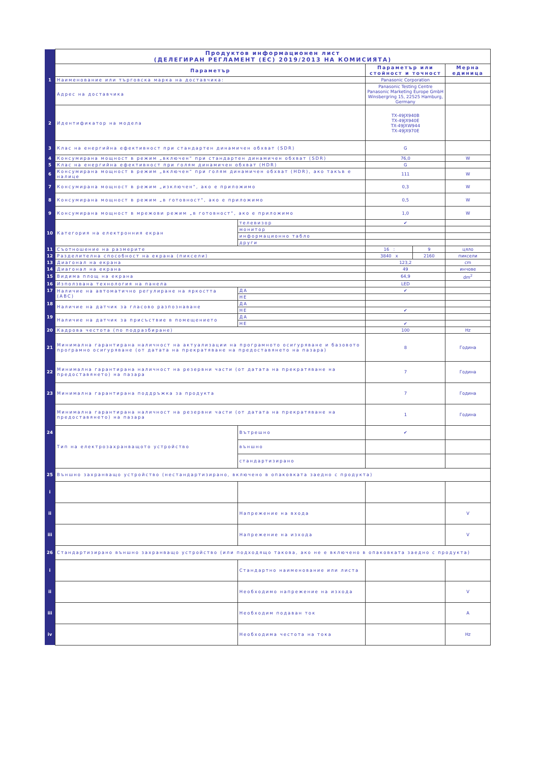| | Продуктов информационен лист (ДЕЛЕГИРАН РЕГЛАМЕНТ (ЕС) 2019/2013 НА КОМИСИЯТА) | | | | |
| | Параметър | | Параметър или стойност и точност | | Мерна единица |
| 1 | Наименование или търговска марка на доставчика: | | Panasonic Corporation | | |
| | Адрес на доставчика | | Panasonic Testing Centre Panasonic Marketing Europe GmbH Winsbergring 15, 22525 Hamburg, Germany | | |
| 2 | Идентификатор на модела | | TX-49JX940B TX-49JX940E TX-49JXW944 TX-49JX970E | | |
| 3 | Клас на енергийна ефективност при стандартен динамичен обхват (SDR) | | G | | |
| 4 | Консумирана мощност в режим „включен" при стандартен динамичен обхват (SDR) | | 76,0 | | W |
| 5 | Клас на енергийна ефективност при голям динамичен обхват (HDR) | | G | | |
| 6 | Консумирана мощност в режим „включен" при голям динамичен обхват (HDR), ако такъв е налице | | 111 | | W |
| 7 | Консумирана мощност в режим „изключен", ако е приложимо | | 0,3 | | W |
| 8 | Консумирана мощност в режим „в готовност", ако е приложимо | | 0,5 | | W |
| 9 | Консумирана мощност в мрежови режим „в готовност", ако е приложимо | | 1,0 | | W |
| 10 | Категория на електронния екран | телевизор | ✔ | | |
| | | монитор | | | |
| | | информационно табло | | | |
| | | други | | | |
| 11 | Съотношение на размерите | | 16 : | 9 | цяло |
| 12 | Разделителна способност на екрана (пиксели) | | 3840 x | 2160 | пиксели |
| 13 | Диагонал на екрана | | 123,2 | | cm |
| 14 | Диагонал на екрана | | 49 | | инчове |
| 15 | Видима площ на екрана | | 64,9 | | dm<sup>2</sup> |
| 16 | Използвана технология на панела | | LED | | |
| 17 | Наличие на автоматично регулиране на яркостта (ABC) | ДА | ✔ | | |
| | | НЕ | | | |
| 18 | Наличие на датчик за гласово разпознаване | ДА | | | |
| | | НЕ | ✔ | | |
| 19 | Наличие на датчик за присъствие в помещението | ДА | | | |
| | | НЕ | ✔ | | |
| 20 | Кадрова честота (по подразбиране) | | 100 | | Hz |
| 21 | Минимална гарантирана наличност на актуализации на програмното осигуряване и базовото програмно осигуряване (от датата на прекратяване на предоставянето на пазара) | | 8 | | Година |
| 22 | Минимална гарантирана наличност на резервни части (от датата на прекратяване на предоставянето) на пазара | | 7 | | Година |
| 23 | Минимална гарантирана поддръжка за продукта | | 7 | | Година |
| | Минимална гарантирана наличност на резервни части (от датата на прекратяване на предоставянето) на пазара | | 1 | | Година |
| 24 | Тип на електрозахранващото устройство | Вътрешно | ✔ | | |
| | | външно | | | |
| | | стандартизирано | | | |
| 25 | Външно захранващо устройство (нестандартизирано, включено в опаковката заедно с продукта) | | | | |
| i | | | | | |
| ii | | Напрежение на входа | | | V |
| iii | | Напрежение на изхода | | | V |
| 26 | Стандартизирано външно захранващо устройство (или подходящо такова, ако не е включено в опаковката заедно с продукта) | | | | |
| i | | Стандартно наименование или листа | | | |
| ii | | Необходимо напрежение на изхода | | | V |
| iii | | Необходим подаван ток | | | A |
| iv | | Необходима честота на тока | | | Hz |